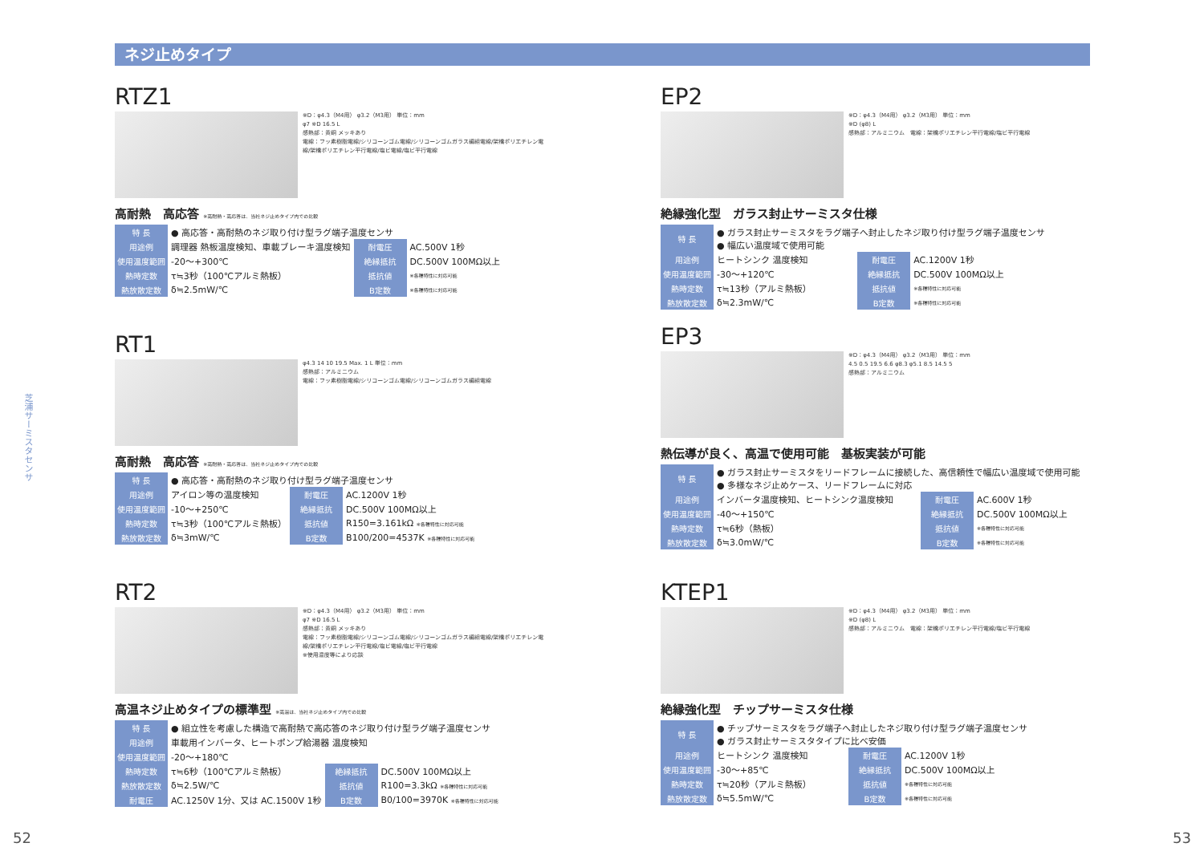ネジ止めタイプ
RTZ1
※D：φ4.3（M4用） φ3.2（M3用） 単位：mm
φ7 ※D 16.5 L
感熱部：黄銅 メッキあり
電線：フッ素樹脂電線/シリコーンゴム電線/シリコーンゴムガラス編組電線/架橋ポリエチレン電線/架橋ポリエチレン平行電線/塩ビ電線/塩ビ平行電線
高耐熱　高応答 ※高耐熱・高応答は、当社ネジ止めタイプ内での比較
| 特 長 | ● 高応答・高耐熱のネジ取り付け型ラグ端子温度センサ | | |
| 用途例 | 調理器 熱板温度検知、車載ブレーキ温度検知 | 耐電圧 | AC.500V 1秒 |
| 使用温度範囲 | -20～+300℃ | 絶縁抵抗 | DC.500V 100MΩ以上 |
| 熱時定数 | τ≒3秒（100℃アルミ熱板） | 抵抗値 | ※各種特性に対応可能 |
| 熱放散定数 | δ≒2.5mW/℃ | B定数 | ※各種特性に対応可能 |
RT1
φ4.3 14 10 19.5 Max. 1 L 単位：mm
感熱部：アルミニウム
電線：フッ素樹脂電線/シリコーンゴム電線/シリコーンゴムガラス編組電線
高耐熱　高応答 ※高耐熱・高応答は、当社ネジ止めタイプ内での比較
| 特 長 | ● 高応答・高耐熱のネジ取り付け型ラグ端子温度センサ | | |
| 用途例 | アイロン等の温度検知 | 耐電圧 | AC.1200V 1秒 |
| 使用温度範囲 | -10～+250℃ | 絶縁抵抗 | DC.500V 100MΩ以上 |
| 熱時定数 | τ≒3秒（100℃アルミ熱板） | 抵抗値 | R150=3.161kΩ ※各種特性に対応可能 |
| 熱放散定数 | δ≒3mW/℃ | B定数 | B100/200=4537K ※各種特性に対応可能 |
RT2
※D：φ4.3（M4用） φ3.2（M3用） 単位：mm
φ7 ※D 16.5 L
感熱部：黄銅 メッキあり
電線：フッ素樹脂電線/シリコーンゴム電線/シリコーンゴムガラス編組電線/架橋ポリエチレン電線/架橋ポリエチレン平行電線/塩ビ電線/塩ビ平行電線
※使用温度等により応談
高温ネジ止めタイプの標準型 ※高温は、当社ネジ止めタイプ内での比較
| 特 長 | ● 組立性を考慮した構造で高耐熱で高応答のネジ取り付け型ラグ端子温度センサ | | |
| 用途例 | 車載用インバータ、ヒートポンプ給湯器 温度検知 | | |
| 使用温度範囲 | -20～+180℃ | | |
| 熱時定数 | τ≒6秒（100℃アルミ熱板） | 絶縁抵抗 | DC.500V 100MΩ以上 |
| 熱放散定数 | δ≒2.5W/℃ | 抵抗値 | R100=3.3kΩ ※各種特性に対応可能 |
| 耐電圧 | AC.1250V 1分、又は AC.1500V 1秒 | B定数 | B0/100=3970K ※各種特性に対応可能 |
EP2
※D：φ4.3（M4用） φ3.2（M3用） 単位：mm
※D (φ8) L
感熱部：アルミニウム　電線：架橋ポリエチレン平行電線/塩ビ平行電線
絶縁強化型　ガラス封止サーミスタ仕様
| 特 長 | ● ガラス封止サーミスタをラグ端子へ封止したネジ取り付け型ラグ端子温度センサ ● 幅広い温度域で使用可能 | | |
| 用途例 | ヒートシンク 温度検知 | 耐電圧 | AC.1200V 1秒 |
| 使用温度範囲 | -30～+120℃ | 絶縁抵抗 | DC.500V 100MΩ以上 |
| 熱時定数 | τ≒13秒（アルミ熱板） | 抵抗値 | ※各種特性に対応可能 |
| 熱放散定数 | δ≒2.3mW/℃ | B定数 | ※各種特性に対応可能 |
EP3
※D：φ4.3（M4用） φ3.2（M3用） 単位：mm
4.5 0.5 19.5 6.6 φ8.3 φ5.1 8.5 14.5 5
感熱部：アルミニウム
熱伝導が良く、高温で使用可能　基板実装が可能
| 特 長 | ● ガラス封止サーミスタをリードフレームに接続した、高信頼性で幅広い温度域で使用可能 ● 多様なネジ止めケース、リードフレームに対応 | | |
| 用途例 | インバータ温度検知、ヒートシンク温度検知 | 耐電圧 | AC.600V 1秒 |
| 使用温度範囲 | -40～+150℃ | 絶縁抵抗 | DC.500V 100MΩ以上 |
| 熱時定数 | τ≒6秒（熱板） | 抵抗値 | ※各種特性に対応可能 |
| 熱放散定数 | δ≒3.0mW/℃ | B定数 | ※各種特性に対応可能 |
KTEP1
※D：φ4.3（M4用） φ3.2（M3用） 単位：mm
※D (φ8) L
感熱部：アルミニウム　電線：架橋ポリエチレン平行電線/塩ビ平行電線
絶縁強化型　チップサーミスタ仕様
| 特 長 | ● チップサーミスタをラグ端子へ封止したネジ取り付け型ラグ端子温度センサ ● ガラス封止サーミスタタイプに比べ安価 | | |
| 用途例 | ヒートシンク 温度検知 | 耐電圧 | AC.1200V 1秒 |
| 使用温度範囲 | -30～+85℃ | 絶縁抵抗 | DC.500V 100MΩ以上 |
| 熱時定数 | τ≒20秒（アルミ熱板） | 抵抗値 | ※各種特性に対応可能 |
| 熱放散定数 | δ≒5.5mW/℃ | B定数 | ※各種特性に対応可能 |
芝浦サーミスタセンサ
52 53